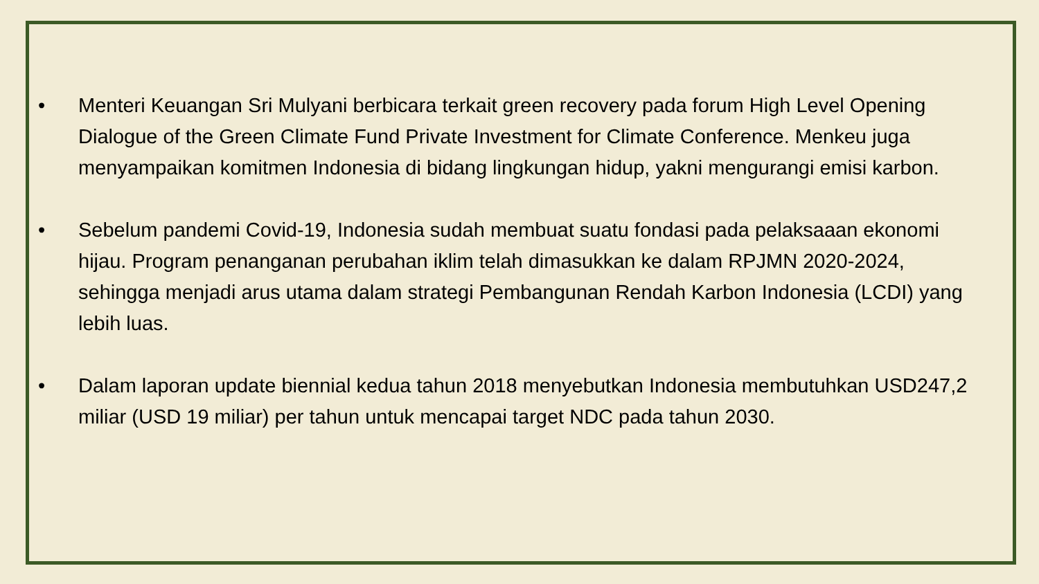• Menteri Keuangan Sri Mulyani berbicara terkait green recovery pada forum High Level Opening Dialogue of the Green Climate Fund Private Investment for Climate Conference. Menkeu juga menyampaikan komitmen Indonesia di bidang lingkungan hidup, yakni mengurangi emisi karbon.
• Sebelum pandemi Covid-19, Indonesia sudah membuat suatu fondasi pada pelaksaaan ekonomi hijau. Program penanganan perubahan iklim telah dimasukkan ke dalam RPJMN 2020-2024, sehingga menjadi arus utama dalam strategi Pembangunan Rendah Karbon Indonesia (LCDI) yang lebih luas.
• Dalam laporan update biennial kedua tahun 2018 menyebutkan Indonesia membutuhkan USD247,2 miliar (USD 19 miliar) per tahun untuk mencapai target NDC pada tahun 2030.